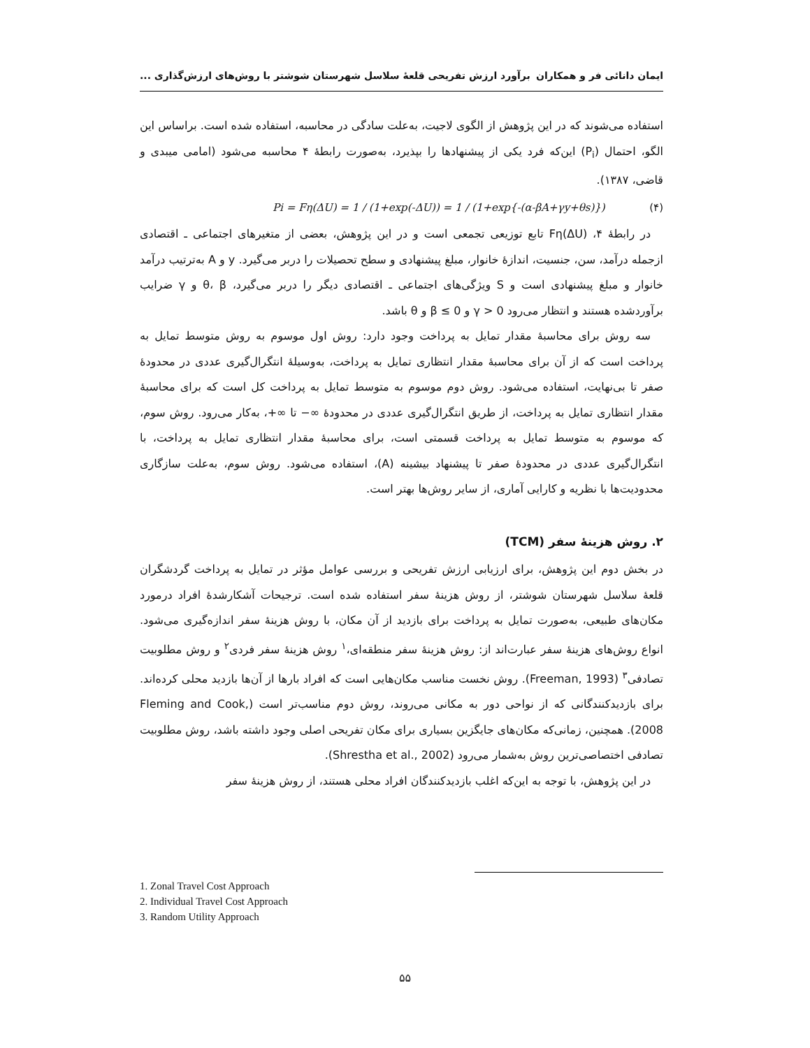ایمان دانائی فر و همکاران برآورد ارزش تفریحی قلعهٔ سلاسل شهرستان شوشتر با روش‌های ارزش‌گذاری ...
استفاده می‌شوند که در این پژوهش از الگوی لاجیت، به‌علت سادگی در محاسبه، استفاده شده است. براساس این الگو، احتمال (P<sub>i</sub>) این‌که فرد یکی از پیشنهادها را بپذیرد، به‌صورت رابطهٔ ۴ محاسبه می‌شود (امامی میبدی و قاضی، ۱۳۸۷).
Pi = Fη(ΔU) = 1 / (1+exp(-ΔU)) = 1 / (1+exp{-(α-βA+γy+θs)}) (۴)
در رابطهٔ ۴، Fη(ΔU) تابع توزیعی تجمعی است و در این پژوهش، بعضی از متغیرهای اجتماعی ـ اقتصادی ازجمله درآمد، سن، جنسیت، اندازهٔ خانوار، مبلغ پیشنهادی و سطح تحصیلات را دربر می‌گیرد. y و A به‌ترتیب درآمد خانوار و مبلغ پیشنهادی است و S ویژگی‌های اجتماعی ـ اقتصادی دیگر را دربر می‌گیرد، θ، β و γ ضرایب برآوردشده هستند و انتظار می‌رود γ > 0 و β ≤ 0 و θ باشد.
سه روش برای محاسبهٔ مقدار تمایل به پرداخت وجود دارد: روش اول موسوم به روش متوسط تمایل به پرداخت است که از آن برای محاسبهٔ مقدار انتظاری تمایل به پرداخت، به‌وسیلهٔ انتگرال‌گیری عددی در محدودهٔ صفر تا بی‌نهایت، استفاده می‌شود. روش دوم موسوم به متوسط تمایل به پرداخت کل است که برای محاسبهٔ مقدار انتظاری تمایل به پرداخت، از طریق انتگرال‌گیری عددی در محدودهٔ ∞− تا ∞+، به‌کار می‌رود. روش سوم، که موسوم به متوسط تمایل به پرداخت قسمتی است، برای محاسبهٔ مقدار انتظاری تمایل به پرداخت، با انتگرال‌گیری عددی در محدودهٔ صفر تا پیشنهاد بیشینه (A)، استفاده می‌شود. روش سوم، به‌علت سازگاری محدودیت‌ها با نظریه و کارایی آماری، از سایر روش‌ها بهتر است.
۲. روش هزینهٔ سفر (TCM)
در بخش دوم این پژوهش، برای ارزیابی ارزش تفریحی و بررسی عوامل مؤثر در تمایل به پرداخت گردشگران قلعهٔ سلاسل شهرستان شوشتر، از روش هزینهٔ سفر استفاده شده است. ترجیحات آشکارشدهٔ افراد درمورد مکان‌های طبیعی، به‌صورت تمایل به پرداخت برای بازدید از آن مکان، با روش هزینهٔ سفر اندازه‌گیری می‌شود. انواع روش‌های هزینهٔ سفر عبارت‌اند از: روش هزینهٔ سفر منطقه‌ای،<sup>۱</sup> روش هزینهٔ سفر فردی<sup>۲</sup> و روش مطلوبیت تصادفی<sup>۳</sup> (Freeman, 1993). روش نخست مناسب مکان‌هایی است که افراد بارها از آن‌ها بازدید محلی کرده‌اند. برای بازدیدکنندگانی که از نواحی دور به مکانی می‌روند، روش دوم مناسب‌تر است (Fleming and Cook, 2008). همچنین، زمانی‌که مکان‌های جایگزین بسیاری برای مکان تفریحی اصلی وجود داشته باشد، روش مطلوبیت تصادفی اختصاصی‌ترین روش به‌شمار می‌رود (Shrestha et al., 2002).
در این پژوهش، با توجه به این‌که اغلب بازدیدکنندگان افراد محلی هستند، از روش هزینهٔ سفر
1. Zonal Travel Cost Approach
2. Individual Travel Cost Approach
3. Random Utility Approach
۵۵